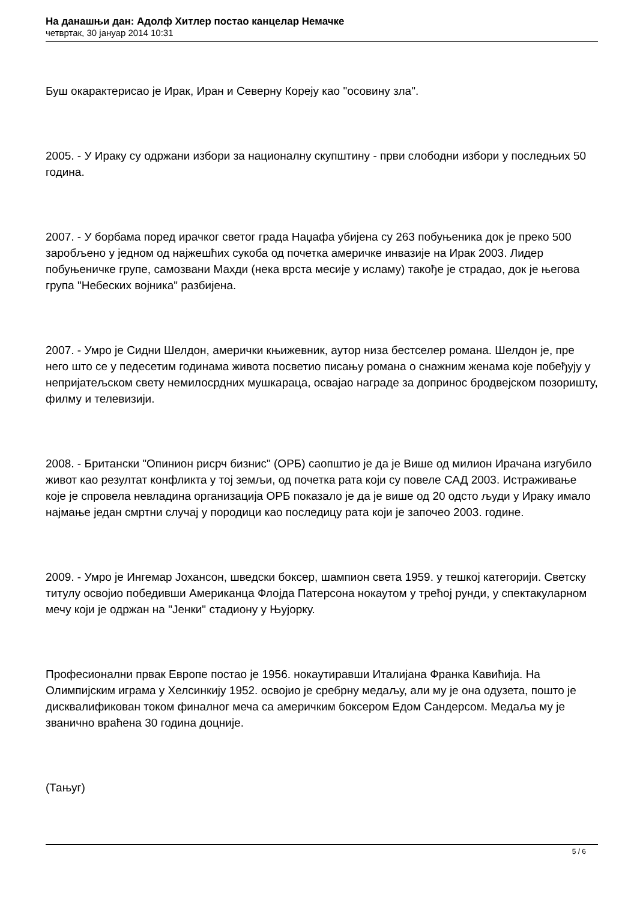На данашњи дан: Адолф Хитлер постао канцелар Немачке
четвртак, 30 јануар 2014 10:31
Буш окарактерисао је Ирак, Иран и Северну Кореју као "осовину зла".
2005. - У Ираку су одржани избори за националну скупштину - први слободни избори у последњих 50 година.
2007. - У борбама поред ирачког светог града Наџафа убијена су 263 побуњеника док је преко 500 заробљено у једном од најжешћих сукоба од почетка америчке инвазије на Ирак 2003. Лидер побуњеничке групе, самозвани Махди (нека врста месије у исламу) такође је страдао, док је његова група "Небеских војника" разбијена.
2007. - Умро је Сидни Шелдон, амерички књижевник, аутор низа бестселер романа. Шелдон је, пре него што се у педесетим годинама живота посветио писању романа о снажним женама које побеђују у непријатељском свету немилосрдних мушкараца, освајао награде за допринос бродвејском позоришту, филму и телевизији.
2008. - Британски "Опинион рисрч бизнис" (ОРБ) саопштио је да је Више од милион Ирачана изгубило живот као резултат конфликта у тој земљи, од почетка рата који су повеле САД 2003. Истраживање које је спровела невладина организација ОРБ показало је да је више од 20 одсто људи у Ираку имало најмање један смртни случај у породици као последицу рата који је започео 2003. године.
2009. - Умро је Ингемар Јохансон, шведски боксер, шампион света 1959. у тешкој категорији. Светску титулу освојио победивши Американца Флојда Патерсона нокаутом у трећој рунди, у спектакуларном мечу који је одржан на "Јенки" стадиону у Њујорку.
Професионални првак Европе постао је 1956. нокаутиравши Италијана Франка Кавићија. На Олимпијским играма у Хелсинкију 1952. освојио је сребрну медаљу, али му је она одузета, пошто је дисквалификован током финалног меча са америчким боксером Едом Сандерсом. Медаља му је званично враћена 30 година доцније.
(Тањуг)
5 / 6